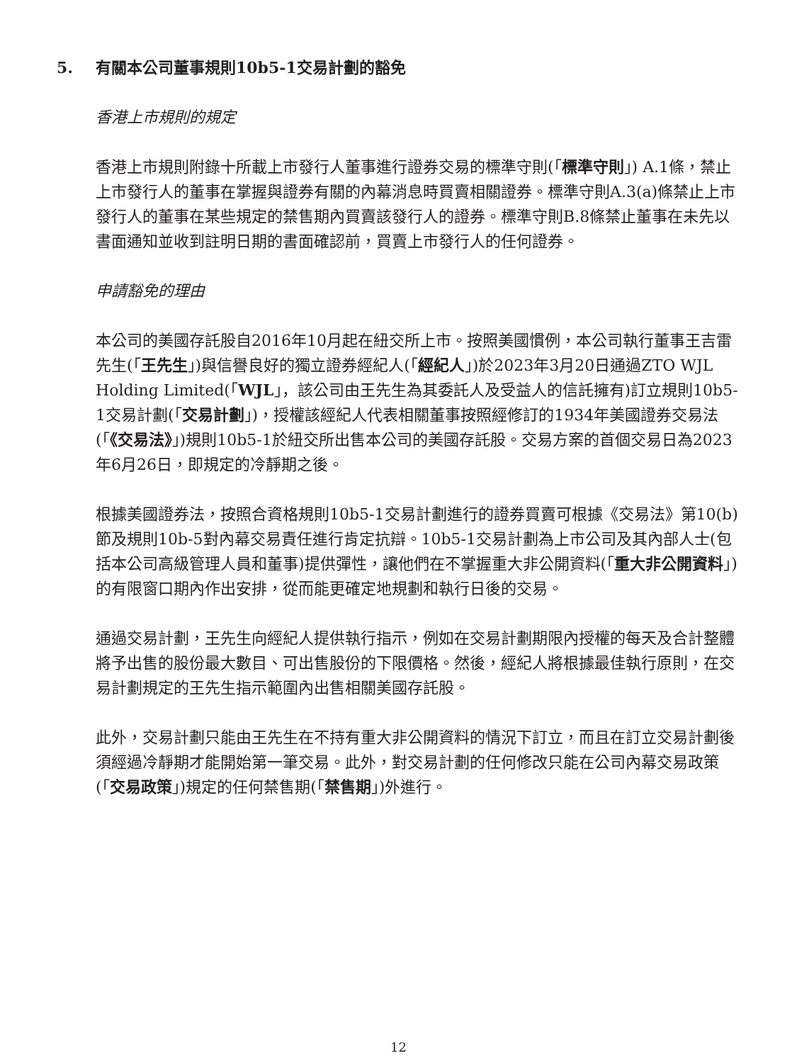5. 有關本公司董事規則10b5-1交易計劃的豁免
香港上市規則的規定
香港上市規則附錄十所載上市發行人董事進行證券交易的標準守則(「標準守則」) A.1條，禁止上市發行人的董事在掌握與證券有關的內幕消息時買賣相關證券。標準守則A.3(a)條禁止上市發行人的董事在某些規定的禁售期內買賣該發行人的證券。標準守則B.8條禁止董事在未先以書面通知並收到註明日期的書面確認前，買賣上市發行人的任何證券。
申請豁免的理由
本公司的美國存託股自2016年10月起在紐交所上市。按照美國慣例，本公司執行董事王吉雷先生(「王先生」)與信譽良好的獨立證券經紀人(「經紀人」)於2023年3月20日通過ZTO WJL Holding Limited(「WJL」，該公司由王先生為其委託人及受益人的信託擁有)訂立規則10b5-1交易計劃(「交易計劃」)，授權該經紀人代表相關董事按照經修訂的1934年美國證券交易法(「《交易法》」)規則10b5-1於紐交所出售本公司的美國存託股。交易方案的首個交易日為2023年6月26日，即規定的冷靜期之後。
根據美國證券法，按照合資格規則10b5-1交易計劃進行的證券買賣可根據《交易法》第10(b)節及規則10b-5對內幕交易責任進行肯定抗辯。10b5-1交易計劃為上市公司及其內部人士(包括本公司高級管理人員和董事)提供彈性，讓他們在不掌握重大非公開資料(「重大非公開資料」)的有限窗口期內作出安排，從而能更確定地規劃和執行日後的交易。
通過交易計劃，王先生向經紀人提供執行指示，例如在交易計劃期限內授權的每天及合計整體將予出售的股份最大數目、可出售股份的下限價格。然後，經紀人將根據最佳執行原則，在交易計劃規定的王先生指示範圍內出售相關美國存託股。
此外，交易計劃只能由王先生在不持有重大非公開資料的情況下訂立，而且在訂立交易計劃後須經過冷靜期才能開始第一筆交易。此外，對交易計劃的任何修改只能在公司內幕交易政策(「交易政策」)規定的任何禁售期(「禁售期」)外進行。
12